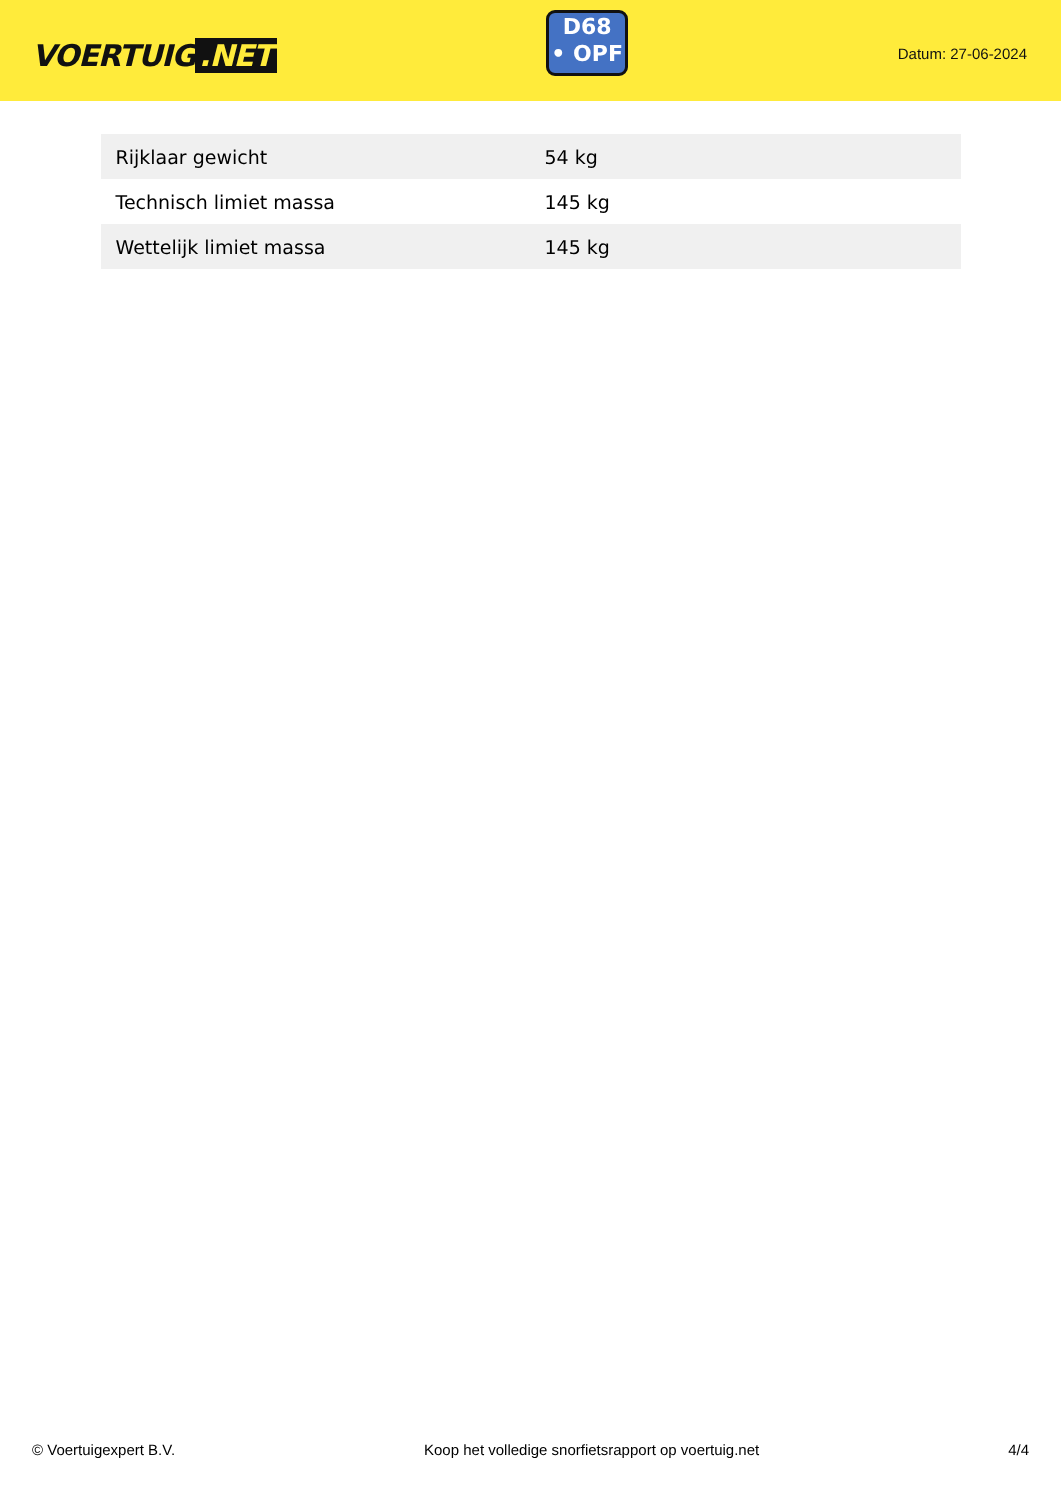VOERTUIG.NET
D68
• OPF
Datum: 27-06-2024
| Rijklaar gewicht | 54 kg |
| Technisch limiet massa | 145 kg |
| Wettelijk limiet massa | 145 kg |
© Voertuigexpert B.V. Koop het volledige snorfietsrapport op voertuig.net 4/4